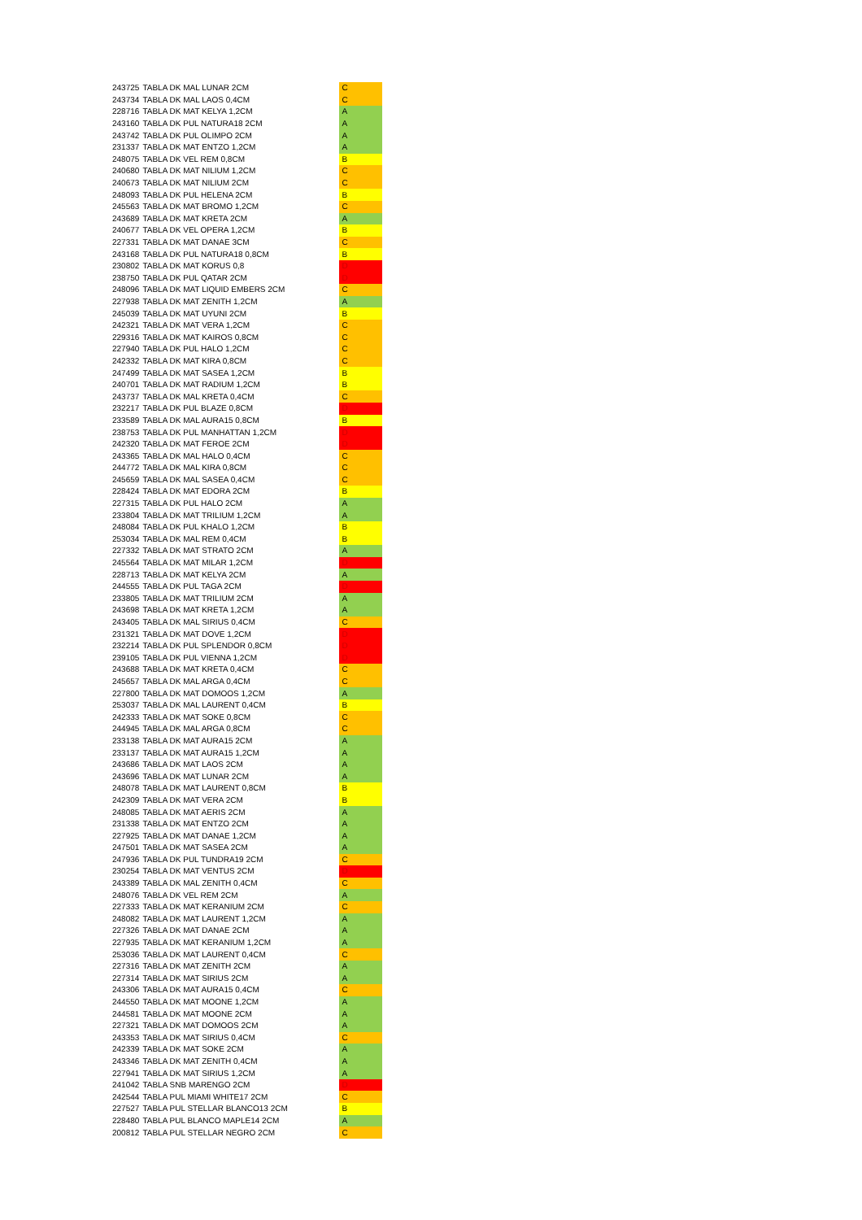| 243725 | TABLA DK MAL LUNAR 2CM | C |
| 243734 | TABLA DK MAL LAOS 0,4CM | C |
| 228716 | TABLA DK MAT KELYA 1,2CM | A |
| 243160 | TABLA DK PUL NATURA18 2CM | A |
| 243742 | TABLA DK PUL OLIMPO 2CM | A |
| 231337 | TABLA DK MAT ENTZO 1,2CM | A |
| 248075 | TABLA DK VEL REM 0,8CM | B |
| 240680 | TABLA DK MAT NILIUM 1,2CM | C |
| 240673 | TABLA DK MAT NILIUM 2CM | C |
| 248093 | TABLA DK PUL HELENA 2CM | B |
| 245563 | TABLA DK MAT BROMO 1,2CM | C |
| 243689 | TABLA DK MAT KRETA 2CM | A |
| 240677 | TABLA DK VEL OPERA 1,2CM | B |
| 227331 | TABLA DK MAT DANAE 3CM | C |
| 243168 | TABLA DK PUL NATURA18 0,8CM | B |
| 230802 | TABLA DK MAT KORUS 0,8 | D |
| 238750 | TABLA DK PUL QATAR 2CM | D |
| 248096 | TABLA DK MAT LIQUID EMBERS 2CM | C |
| 227938 | TABLA DK MAT ZENITH 1,2CM | A |
| 245039 | TABLA DK MAT UYUNI 2CM | B |
| 242321 | TABLA DK MAT VERA 1,2CM | C |
| 229316 | TABLA DK MAT KAIROS 0,8CM | C |
| 227940 | TABLA DK PUL HALO 1,2CM | C |
| 242332 | TABLA DK MAT KIRA 0,8CM | C |
| 247499 | TABLA DK MAT SASEA 1,2CM | B |
| 240701 | TABLA DK MAT RADIUM 1,2CM | B |
| 243737 | TABLA DK MAL KRETA 0,4CM | C |
| 232217 | TABLA DK PUL BLAZE 0,8CM | D |
| 233589 | TABLA DK MAL AURA15 0,8CM | B |
| 238753 | TABLA DK PUL MANHATTAN 1,2CM | D |
| 242320 | TABLA DK MAT FEROE 2CM | D |
| 243365 | TABLA DK MAL HALO 0,4CM | C |
| 244772 | TABLA DK MAL KIRA 0,8CM | C |
| 245659 | TABLA DK MAL SASEA 0,4CM | C |
| 228424 | TABLA DK MAT EDORA 2CM | B |
| 227315 | TABLA DK PUL HALO 2CM | A |
| 233804 | TABLA DK MAT TRILIUM 1,2CM | A |
| 248084 | TABLA DK PUL KHALO 1,2CM | B |
| 253034 | TABLA DK MAL REM 0,4CM | B |
| 227332 | TABLA DK MAT STRATO 2CM | A |
| 245564 | TABLA DK MAT MILAR 1,2CM | D |
| 228713 | TABLA DK MAT KELYA 2CM | A |
| 244555 | TABLA DK PUL TAGA 2CM | D |
| 233805 | TABLA DK MAT TRILIUM 2CM | A |
| 243698 | TABLA DK MAT KRETA 1,2CM | A |
| 243405 | TABLA DK MAL SIRIUS 0,4CM | C |
| 231321 | TABLA DK MAT DOVE 1,2CM | D |
| 232214 | TABLA DK PUL SPLENDOR 0,8CM | D |
| 239105 | TABLA DK PUL VIENNA 1,2CM | D |
| 243688 | TABLA DK MAT KRETA 0,4CM | C |
| 245657 | TABLA DK MAL ARGA 0,4CM | C |
| 227800 | TABLA DK MAT DOMOOS 1,2CM | A |
| 253037 | TABLA DK MAL LAURENT 0,4CM | B |
| 242333 | TABLA DK MAT SOKE 0,8CM | C |
| 244945 | TABLA DK MAL ARGA 0,8CM | C |
| 233138 | TABLA DK MAT AURA15 2CM | A |
| 233137 | TABLA DK MAT AURA15 1,2CM | A |
| 243686 | TABLA DK MAT LAOS 2CM | A |
| 243696 | TABLA DK MAT LUNAR 2CM | A |
| 248078 | TABLA DK MAT LAURENT 0,8CM | B |
| 242309 | TABLA DK MAT VERA 2CM | B |
| 248085 | TABLA DK MAT AERIS 2CM | A |
| 231338 | TABLA DK MAT ENTZO 2CM | A |
| 227925 | TABLA DK MAT DANAE 1,2CM | A |
| 247501 | TABLA DK MAT SASEA 2CM | A |
| 247936 | TABLA DK PUL TUNDRA19 2CM | C |
| 230254 | TABLA DK MAT VENTUS 2CM | D |
| 243389 | TABLA DK MAL ZENITH 0,4CM | C |
| 248076 | TABLA DK VEL REM 2CM | A |
| 227333 | TABLA DK MAT KERANIUM 2CM | C |
| 248082 | TABLA DK MAT LAURENT 1,2CM | A |
| 227326 | TABLA DK MAT DANAE 2CM | A |
| 227935 | TABLA DK MAT KERANIUM 1,2CM | A |
| 253036 | TABLA DK MAT LAURENT 0,4CM | C |
| 227316 | TABLA DK MAT ZENITH 2CM | A |
| 227314 | TABLA DK MAT SIRIUS 2CM | A |
| 243306 | TABLA DK MAT AURA15 0,4CM | C |
| 244550 | TABLA DK MAT MOONE 1,2CM | A |
| 244581 | TABLA DK MAT MOONE 2CM | A |
| 227321 | TABLA DK MAT DOMOOS 2CM | A |
| 243353 | TABLA DK MAT SIRIUS 0,4CM | C |
| 242339 | TABLA DK MAT SOKE 2CM | A |
| 243346 | TABLA DK MAT ZENITH 0,4CM | A |
| 227941 | TABLA DK MAT SIRIUS 1,2CM | A |
| 241042 | TABLA SNB MARENGO 2CM | D |
| 242544 | TABLA PUL MIAMI WHITE17 2CM | C |
| 227527 | TABLA PUL STELLAR BLANCO13 2CM | B |
| 228480 | TABLA PUL BLANCO MAPLE14 2CM | A |
| 200812 | TABLA PUL STELLAR NEGRO 2CM | C |